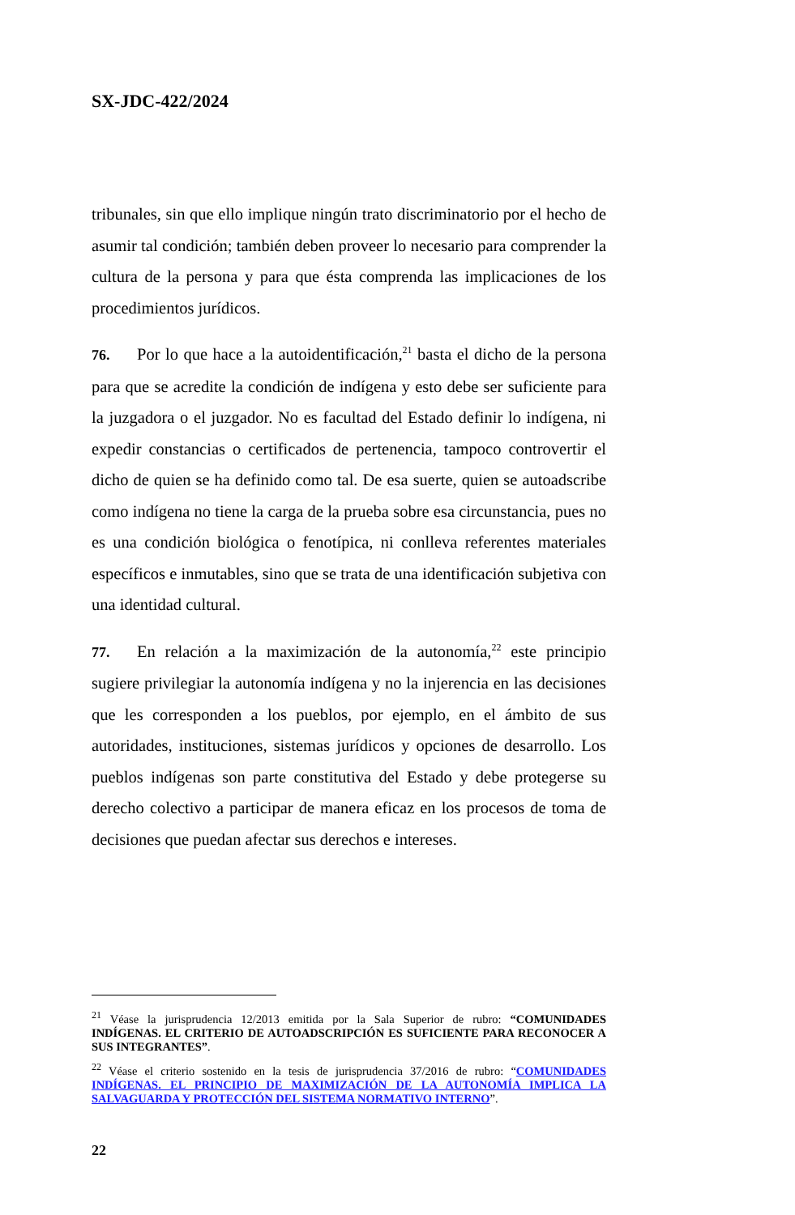SX-JDC-422/2024
tribunales, sin que ello implique ningún trato discriminatorio por el hecho de asumir tal condición; también deben proveer lo necesario para comprender la cultura de la persona y para que ésta comprenda las implicaciones de los procedimientos jurídicos.
76. Por lo que hace a la autoidentificación,<sup>21</sup> basta el dicho de la persona para que se acredite la condición de indígena y esto debe ser suficiente para la juzgadora o el juzgador. No es facultad del Estado definir lo indígena, ni expedir constancias o certificados de pertenencia, tampoco controvertir el dicho de quien se ha definido como tal. De esa suerte, quien se autoadscribe como indígena no tiene la carga de la prueba sobre esa circunstancia, pues no es una condición biológica o fenotípica, ni conlleva referentes materiales específicos e inmutables, sino que se trata de una identificación subjetiva con una identidad cultural.
77. En relación a la maximización de la autonomía,<sup>22</sup> este principio sugiere privilegiar la autonomía indígena y no la injerencia en las decisiones que les corresponden a los pueblos, por ejemplo, en el ámbito de sus autoridades, instituciones, sistemas jurídicos y opciones de desarrollo. Los pueblos indígenas son parte constitutiva del Estado y debe protegerse su derecho colectivo a participar de manera eficaz en los procesos de toma de decisiones que puedan afectar sus derechos e intereses.
<sup>21</sup> Véase la jurisprudencia 12/2013 emitida por la Sala Superior de rubro: “COMUNIDADES INDÍGENAS. EL CRITERIO DE AUTOADSCRIPCIÓN ES SUFICIENTE PARA RECONOCER A SUS INTEGRANTES”.
<sup>22</sup> Véase el criterio sostenido en la tesis de jurisprudencia 37/2016 de rubro: “COMUNIDADES INDÍGENAS. EL PRINCIPIO DE MAXIMIZACIÓN DE LA AUTONOMÍA IMPLICA LA SALVAGUARDA Y PROTECCIÓN DEL SISTEMA NORMATIVO INTERNO”.
22